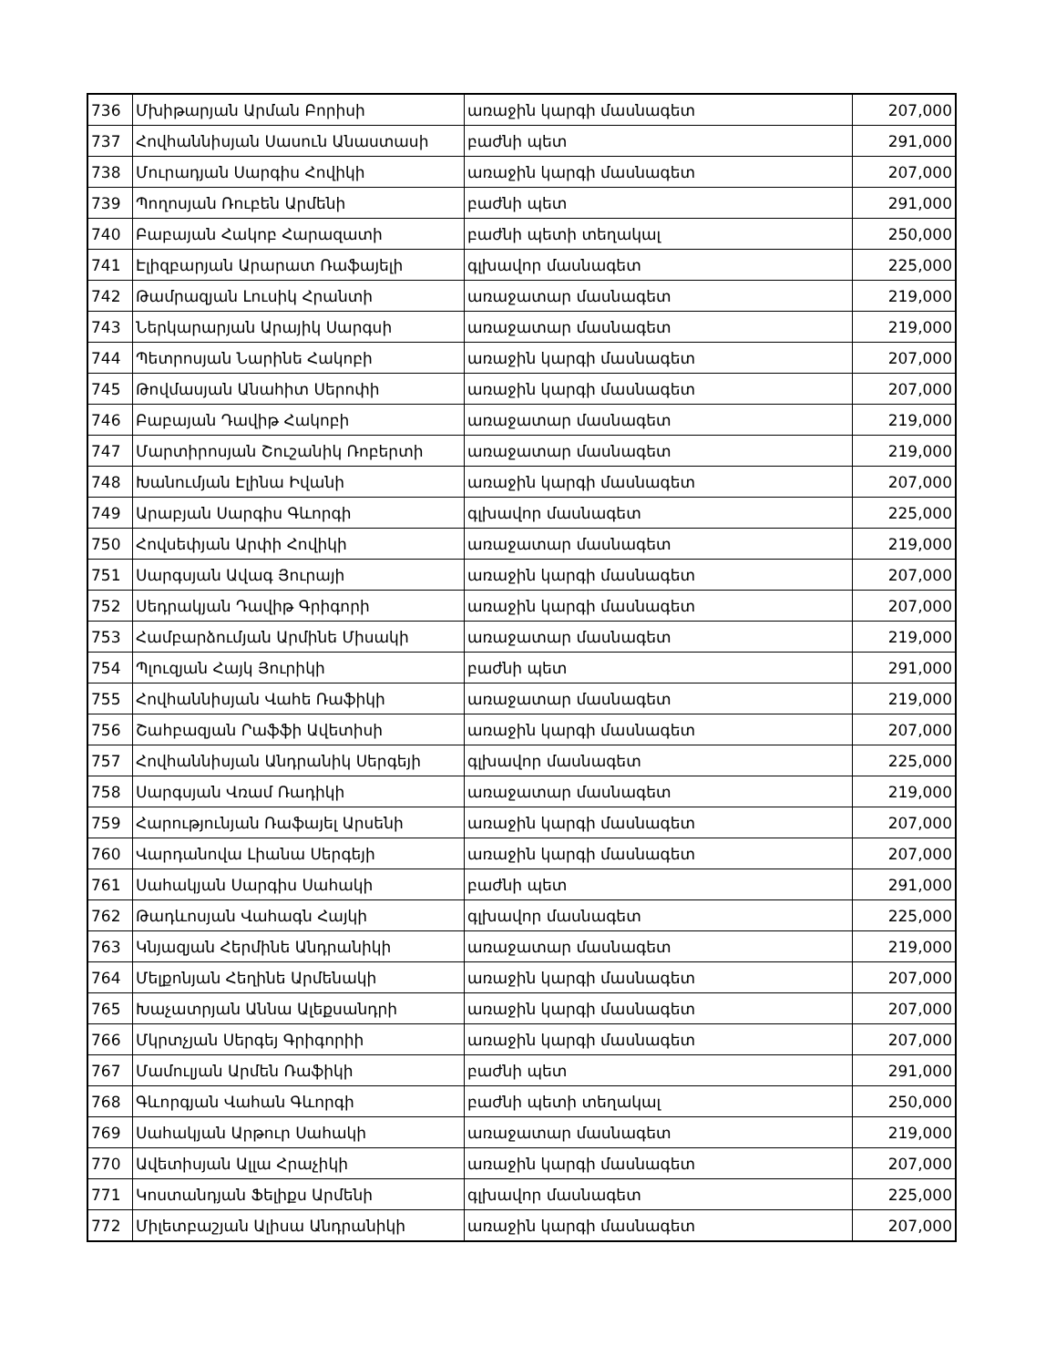| 736 | Մխիթարյան Արման Բորիսի | առաջին կարգի մասնագետ | 207,000 |
| 737 | Հովհաննիսյան Սասուն Անաստասի | բաժնի պետ | 291,000 |
| 738 | Մուրադյան Սարգիս Հովիկի | առաջին կարգի մասնագետ | 207,000 |
| 739 | Պողոսյան Ռուբեն Արմենի | բաժնի պետ | 291,000 |
| 740 | Բաբայան Հակոբ Հարազատի | բաժնի պետի տեղակալ | 250,000 |
| 741 | Էլիզբարյան Արարատ Ռաֆայելի | գլխավոր մասնագետ | 225,000 |
| 742 | Թամրազյան Լուսիկ Հրանտի | առաջատար մասնագետ | 219,000 |
| 743 | Ներկարարյան Արայիկ Սարգսի | առաջատար մասնագետ | 219,000 |
| 744 | Պետրոսյան Նարինե Հակոբի | առաջին կարգի մասնագետ | 207,000 |
| 745 | Թովմասյան Անահիտ Սերոփի | առաջին կարգի մասնագետ | 207,000 |
| 746 | Բաբայան Դավիթ Հակոբի | առաջատար մասնագետ | 219,000 |
| 747 | Մարտիրոսյան Շուշանիկ Ռոբերտի | առաջատար մասնագետ | 219,000 |
| 748 | Խանումյան Էլինա Իվանի | առաջին կարգի մասնագետ | 207,000 |
| 749 | Արաբյան Սարգիս Գևորգի | գլխավոր մասնագետ | 225,000 |
| 750 | Հովսեփյան Արփի Հովիկի | առաջատար մասնագետ | 219,000 |
| 751 | Սարգսյան Ավագ Յուրայի | առաջին կարգի մասնագետ | 207,000 |
| 752 | Սեդրակյան Դավիթ Գրիգորի | առաջին կարգի մասնագետ | 207,000 |
| 753 | Համբարձումյան Արմինե Միսակի | առաջատար մասնագետ | 219,000 |
| 754 | Պլուզյան Հայկ Յուրիկի | բաժնի պետ | 291,000 |
| 755 | Հովհաննիսյան Վահե Ռաֆիկի | առաջատար մասնագետ | 219,000 |
| 756 | Շահբազյան Րաֆֆի Ավետիսի | առաջին կարգի մասնագետ | 207,000 |
| 757 | Հովհաննիսյան Անդրանիկ Սերգեյի | գլխավոր մասնագետ | 225,000 |
| 758 | Սարգսյան Վռամ Ռադիկի | առաջատար մասնագետ | 219,000 |
| 759 | Հարությունյան Ռաֆայել Արսենի | առաջին կարգի մասնագետ | 207,000 |
| 760 | Վարդանովա Լիանա Սերգեյի | առաջին կարգի մասնագետ | 207,000 |
| 761 | Սահակյան Սարգիս Սահակի | բաժնի պետ | 291,000 |
| 762 | Թադևոսյան Վահագն Հայկի | գլխավոր մասնագետ | 225,000 |
| 763 | Կնյազյան Հերմինե Անդրանիկի | առաջատար մասնագետ | 219,000 |
| 764 | Մելքոնյան Հեղինե Արմենակի | առաջին կարգի մասնագետ | 207,000 |
| 765 | Խաչատրյան Աննա Ալեքսանդրի | առաջին կարգի մասնագետ | 207,000 |
| 766 | Մկրտչյան Սերգեյ Գրիգորիի | առաջին կարգի մասնագետ | 207,000 |
| 767 | Մամուլյան Արմեն Ռաֆիկի | բաժնի պետ | 291,000 |
| 768 | Գևորգյան Վահան Գևորգի | բաժնի պետի տեղակալ | 250,000 |
| 769 | Սահակյան Արթուր Սահակի | առաջատար մասնագետ | 219,000 |
| 770 | Ավետիսյան Ալլա Հրաչիկի | առաջին կարգի մասնագետ | 207,000 |
| 771 | Կոստանդյան Ֆելիքս Արմենի | գլխավոր մասնագետ | 225,000 |
| 772 | Միլետբաշյան Ալիսա Անդրանիկի | առաջին կարգի մասնագետ | 207,000 |